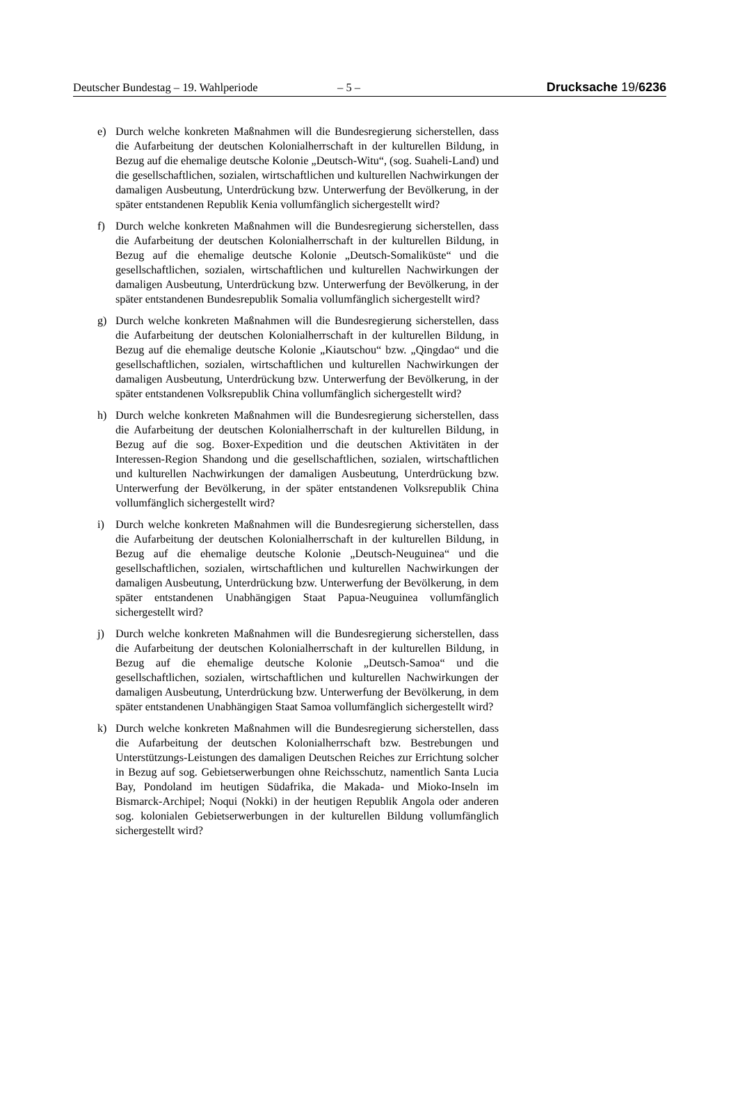Deutscher Bundestag – 19. Wahlperiode – 5 – Drucksache 19/6236
e) Durch welche konkreten Maßnahmen will die Bundesregierung sicherstellen, dass die Aufarbeitung der deutschen Kolonialherrschaft in der kulturellen Bildung, in Bezug auf die ehemalige deutsche Kolonie „Deutsch-Witu“, (sog. Suaheli-Land) und die gesellschaftlichen, sozialen, wirtschaftlichen und kulturellen Nachwirkungen der damaligen Ausbeutung, Unterdrückung bzw. Unterwerfung der Bevölkerung, in der später entstandenen Republik Kenia vollumfänglich sichergestellt wird?
f) Durch welche konkreten Maßnahmen will die Bundesregierung sicherstellen, dass die Aufarbeitung der deutschen Kolonialherrschaft in der kulturellen Bildung, in Bezug auf die ehemalige deutsche Kolonie „Deutsch-Somaliküste“ und die gesellschaftlichen, sozialen, wirtschaftlichen und kulturellen Nachwirkungen der damaligen Ausbeutung, Unterdrückung bzw. Unterwerfung der Bevölkerung, in der später entstandenen Bundesrepublik Somalia vollumfänglich sichergestellt wird?
g) Durch welche konkreten Maßnahmen will die Bundesregierung sicherstellen, dass die Aufarbeitung der deutschen Kolonialherrschaft in der kulturellen Bildung, in Bezug auf die ehemalige deutsche Kolonie „Kiautschou“ bzw. „Qingdao“ und die gesellschaftlichen, sozialen, wirtschaftlichen und kulturellen Nachwirkungen der damaligen Ausbeutung, Unterdrückung bzw. Unterwerfung der Bevölkerung, in der später entstandenen Volksrepublik China vollumfänglich sichergestellt wird?
h) Durch welche konkreten Maßnahmen will die Bundesregierung sicherstellen, dass die Aufarbeitung der deutschen Kolonialherrschaft in der kulturellen Bildung, in Bezug auf die sog. Boxer-Expedition und die deutschen Aktivitäten in der Interessen-Region Shandong und die gesellschaftlichen, sozialen, wirtschaftlichen und kulturellen Nachwirkungen der damaligen Ausbeutung, Unterdrückung bzw. Unterwerfung der Bevölkerung, in der später entstandenen Volksrepublik China vollumfänglich sichergestellt wird?
i) Durch welche konkreten Maßnahmen will die Bundesregierung sicherstellen, dass die Aufarbeitung der deutschen Kolonialherrschaft in der kulturellen Bildung, in Bezug auf die ehemalige deutsche Kolonie „Deutsch-Neuguinea“ und die gesellschaftlichen, sozialen, wirtschaftlichen und kulturellen Nachwirkungen der damaligen Ausbeutung, Unterdrückung bzw. Unterwerfung der Bevölkerung, in dem später entstandenen Unabhängigen Staat Papua-Neuguinea vollumfänglich sichergestellt wird?
j) Durch welche konkreten Maßnahmen will die Bundesregierung sicherstellen, dass die Aufarbeitung der deutschen Kolonialherrschaft in der kulturellen Bildung, in Bezug auf die ehemalige deutsche Kolonie „Deutsch-Samoa“ und die gesellschaftlichen, sozialen, wirtschaftlichen und kulturellen Nachwirkungen der damaligen Ausbeutung, Unterdrückung bzw. Unterwerfung der Bevölkerung, in dem später entstandenen Unabhängigen Staat Samoa vollumfänglich sichergestellt wird?
k) Durch welche konkreten Maßnahmen will die Bundesregierung sicherstellen, dass die Aufarbeitung der deutschen Kolonialherrschaft bzw. Bestrebungen und Unterstützungs-Leistungen des damaligen Deutschen Reiches zur Errichtung solcher in Bezug auf sog. Gebietserwerbungen ohne Reichsschutz, namentlich Santa Lucia Bay, Pondoland im heutigen Südafrika, die Makada- und Mioko-Inseln im Bismarck-Archipel; Noqui (Nokki) in der heutigen Republik Angola oder anderen sog. kolonialen Gebietserwerbungen in der kulturellen Bildung vollumfänglich sichergestellt wird?